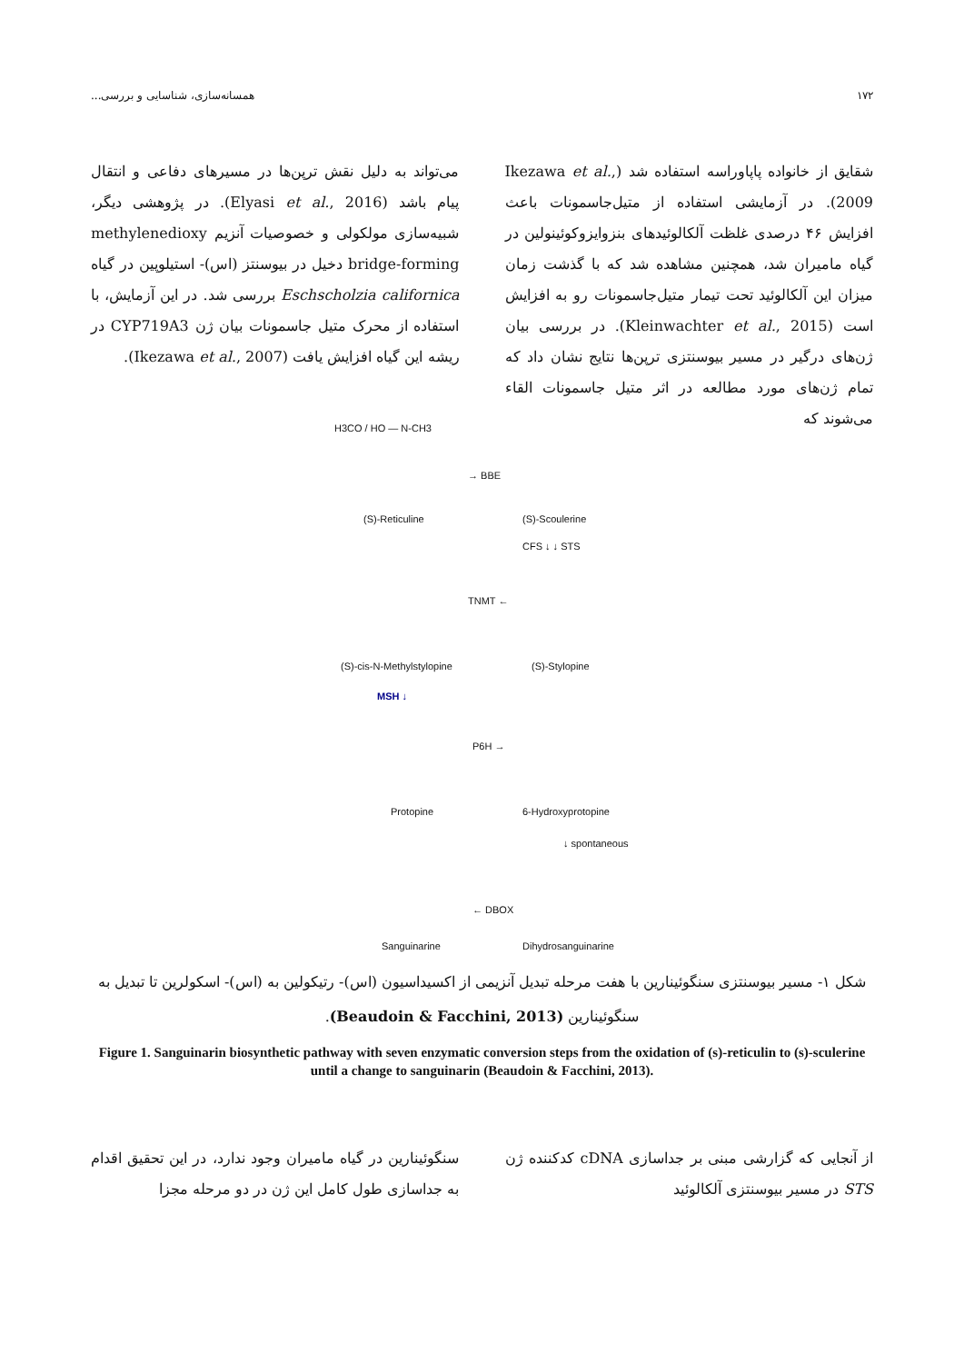۱۷۲ همسانه‌سازی، شناسایی و بررسی...
شقایق از خانواده پاپاوراسه استفاده شد (Ikezawa et al., 2009). در آزمایشی استفاده از متیل‌جاسمونات باعث افزایش ۴۶ درصدی غلظت آلکالوئیدهای بنزوایزوکوئینولین در گیاه ماميران شد، همچنین مشاهده شد که با گذشت زمان میزان این آلکالوئید تحت تیمار متیل‌جاسمونات رو به افزایش است (Kleinwachter et al., 2015). در بررسی بیان ژن‌های درگیر در مسیر بیوسنتزی ترپن‌ها نتایج نشان داد که تمام ژن‌های مورد مطالعه در اثر متیل جاسمونات القاء می‌شوند که
می‌تواند به دلیل نقش ترپن‌ها در مسیرهای دفاعی و انتقال پیام باشد (Elyasi et al., 2016). در پژوهشی دیگر، شبیه‌سازی مولکولی و خصوصیات آنزیم methylenedioxy bridge-forming دخیل در بیوسنتز (اس)- استیلوپین در گیاه Eschscholzia californica بررسی شد. در این آزمایش، با استفاده از محرک متیل جاسمونات بیان ژن CYP719A3 در ریشه این گیاه افزایش یافت (Ikezawa et al., 2007).
H3CO / HO — N-CH3
→ BBE
(S)-Reticuline (S)-Scoulerine
CFS ↓ ↓ STS
TNMT ←
(S)-cis-N-Methylstylopine (S)-Stylopine
MSH ↓
P6H →
Protopine 6-Hydroxyprotopine
↓ spontaneous
← DBOX
Sanguinarine Dihydrosanguinarine
شکل ۱- مسیر بیوسنتزی سنگوئینارین با هفت مرحله تبدیل آنزیمی از اکسیداسیون (اس)- رتیکولین به (اس)- اسکولرین تا تبدیل به سنگوئینارین (Beaudoin & Facchini, 2013).
Figure 1. Sanguinarin biosynthetic pathway with seven enzymatic conversion steps from the oxidation of (s)-reticulin to (s)-sculerine until a change to sanguinarin (Beaudoin & Facchini, 2013).
از آنجایی که گزارشی مبنی بر جداسازی cDNA کدکننده ژن STS در مسیر بیوسنتزی آلکالوئید
سنگوئینارین در گیاه ماميران وجود ندارد، در این تحقیق اقدام به جداسازی طول کامل این ژن در دو مرحله مجزا